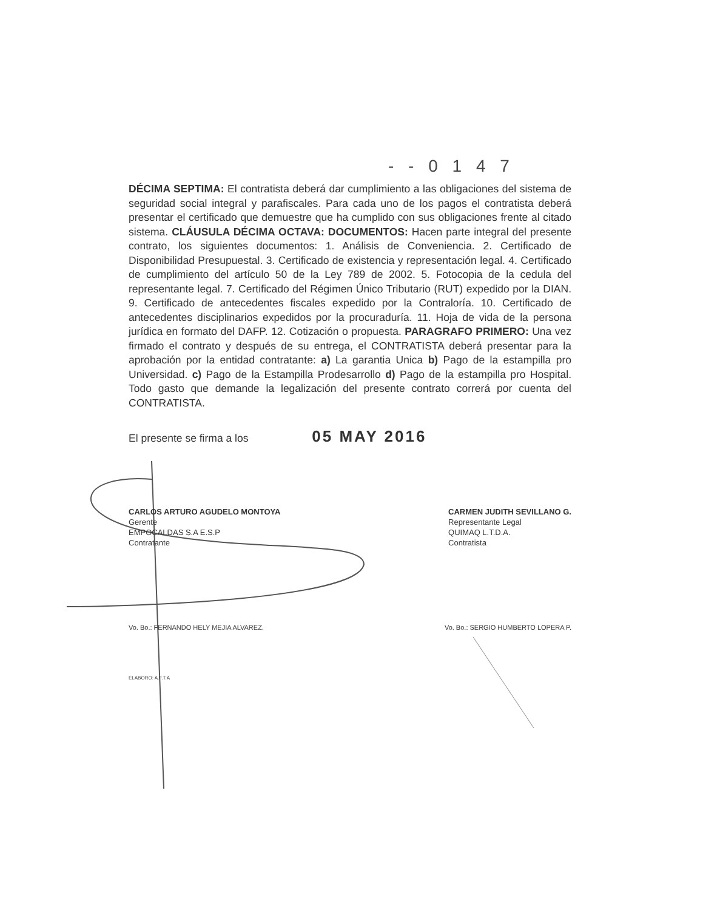- - 0 1 4 7
DÉCIMA SEPTIMA: El contratista deberá dar cumplimiento a las obligaciones del sistema de seguridad social integral y parafiscales. Para cada uno de los pagos el contratista deberá presentar el certificado que demuestre que ha cumplido con sus obligaciones frente al citado sistema. CLÁUSULA DÉCIMA OCTAVA: DOCUMENTOS: Hacen parte integral del presente contrato, los siguientes documentos: 1. Análisis de Conveniencia. 2. Certificado de Disponibilidad Presupuestal. 3. Certificado de existencia y representación legal. 4. Certificado de cumplimiento del artículo 50 de la Ley 789 de 2002. 5. Fotocopia de la cedula del representante legal. 7. Certificado del Régimen Único Tributario (RUT) expedido por la DIAN. 9. Certificado de antecedentes fiscales expedido por la Contraloría. 10. Certificado de antecedentes disciplinarios expedidos por la procuraduría. 11. Hoja de vida de la persona jurídica en formato del DAFP. 12. Cotización o propuesta. PARAGRAFO PRIMERO: Una vez firmado el contrato y después de su entrega, el CONTRATISTA deberá presentar para la aprobación por la entidad contratante: a) La garantia Unica b) Pago de la estampilla pro Universidad. c) Pago de la Estampilla Prodesarrollo d) Pago de la estampilla pro Hospital. Todo gasto que demande la legalización del presente contrato correrá por cuenta del CONTRATISTA.
El presente se firma a los 05 MAY 2016
CARLOS ARTURO AGUDELO MONTOYA
Gerente
EMPOCALDAS S.A E.S.P
Contratante
CARMEN JUDITH SEVILLANO G.
Representante Legal
QUIMAQ L.T.D.A.
Contratista
Vo. Bo.: FERNANDO HELY MEJIA ALVAREZ. Vo. Bo.: SERGIO HUMBERTO LOPERA P.
ELABORO: A.F.T.A